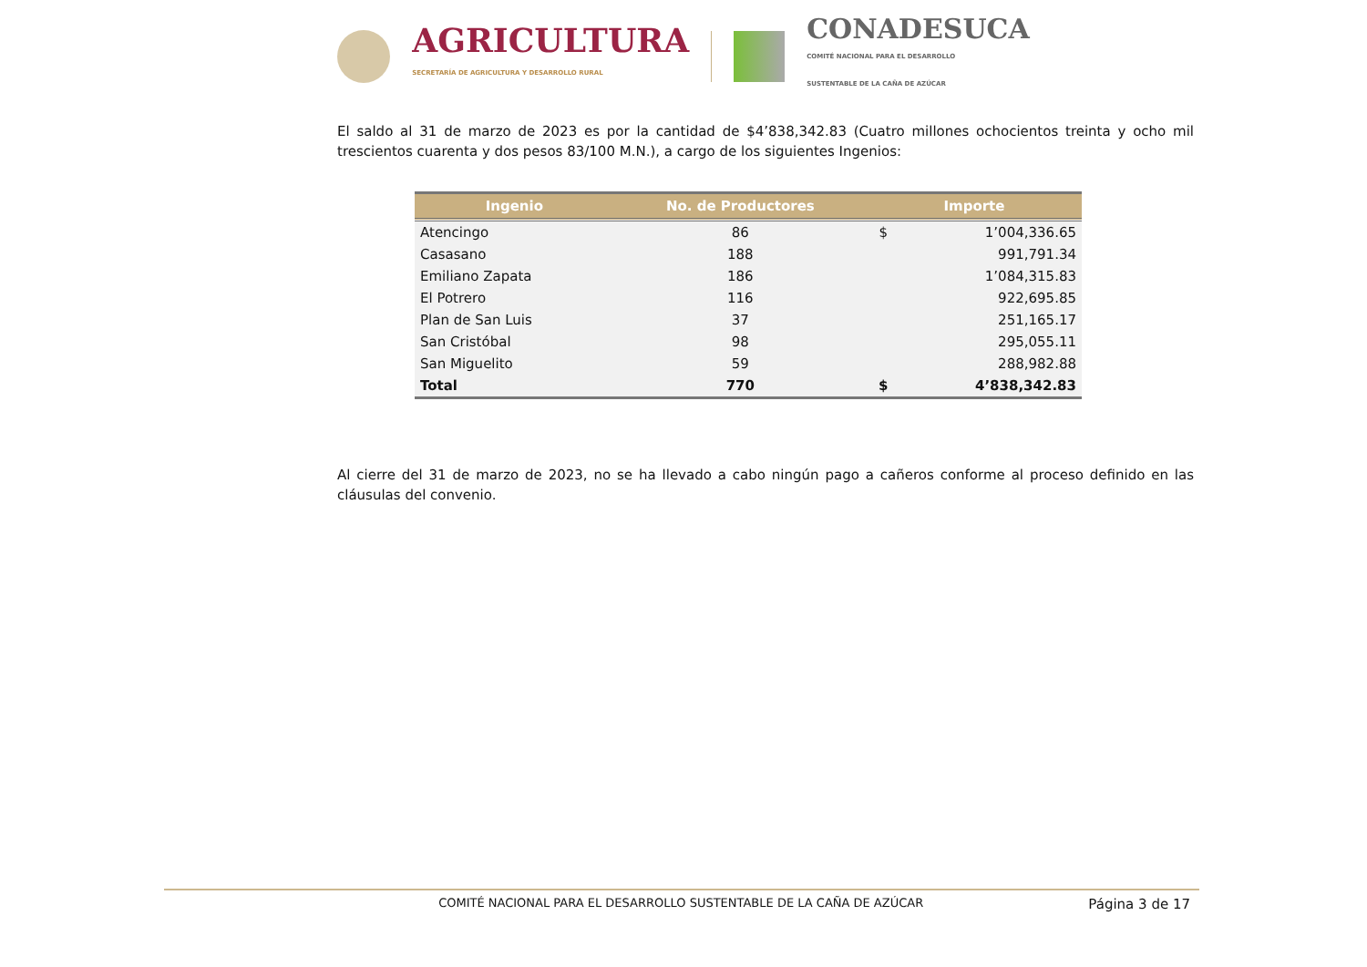AGRICULTURA
SECRETARÍA DE AGRICULTURA Y DESARROLLO RURAL
CONADESUCA
COMITÉ NACIONAL PARA EL DESARROLLO
SUSTENTABLE DE LA CAÑA DE AZÚCAR
El saldo al 31 de marzo de 2023 es por la cantidad de $4’838,342.83 (Cuatro millones ochocientos treinta y ocho mil trescientos cuarenta y dos pesos 83/100 M.N.), a cargo de los siguientes Ingenios:
| Ingenio | No. de Productores | Importe | |
| --- | --- | --- | --- |
| Atencingo | 86 | $ | 1’004,336.65 |
| Casasano | 188 | | 991,791.34 |
| Emiliano Zapata | 186 | | 1’084,315.83 |
| El Potrero | 116 | | 922,695.85 |
| Plan de San Luis | 37 | | 251,165.17 |
| San Cristóbal | 98 | | 295,055.11 |
| San Miguelito | 59 | | 288,982.88 |
| Total | 770 | $ | 4’838,342.83 |
Al cierre del 31 de marzo de 2023, no se ha llevado a cabo ningún pago a cañeros conforme al proceso definido en las cláusulas del convenio.
COMITÉ NACIONAL PARA EL DESARROLLO SUSTENTABLE DE LA CAÑA DE AZÚCAR Página 3 de 17